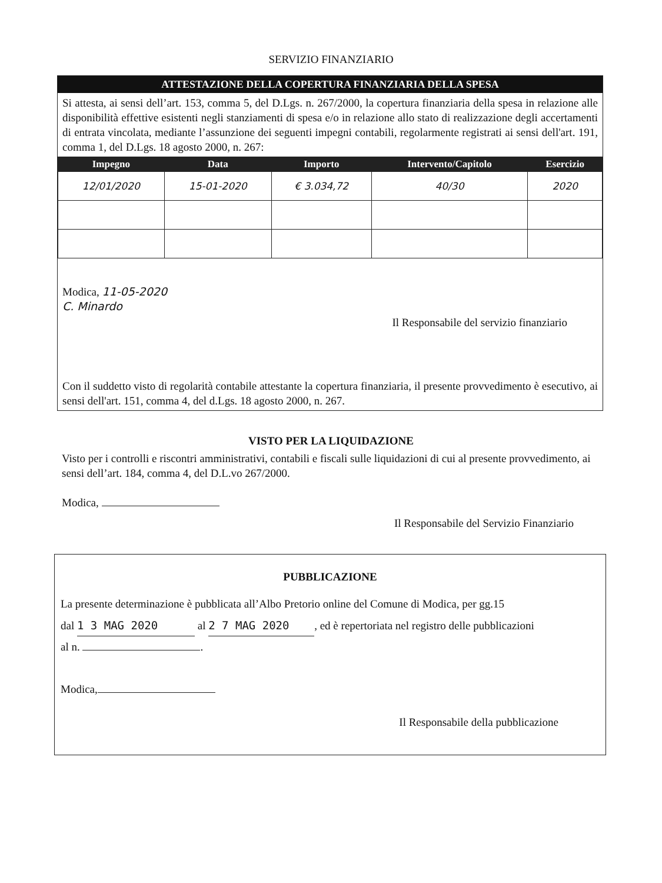SERVIZIO FINANZIARIO
ATTESTAZIONE DELLA COPERTURA FINANZIARIA DELLA SPESA
Si attesta, ai sensi dell’art. 153, comma 5, del D.Lgs. n. 267/2000, la copertura finanziaria della spesa in relazione alle disponibilità effettive esistenti negli stanziamenti di spesa e/o in relazione allo stato di realizzazione degli accertamenti di entrata vincolata, mediante l’assunzione dei seguenti impegni contabili, regolarmente registrati ai sensi dell'art. 191, comma 1, del D.Lgs. 18 agosto 2000, n. 267:
| Impegno | Data | Importo | Intervento/Capitolo | Esercizio |
| --- | --- | --- | --- | --- |
| 12/01/2020 | 15-01-2020 | € 3.034,72 | 40/30 | 2020 |
Modica, 11-05-2020
C. Minardo
Il Responsabile del servizio finanziario
Con il suddetto visto di regolarità contabile attestante la copertura finanziaria, il presente provvedimento è esecutivo, ai sensi dell'art. 151, comma 4, del d.Lgs. 18 agosto 2000, n. 267.
VISTO PER LA LIQUIDAZIONE
Visto per i controlli e riscontri amministrativi, contabili e fiscali sulle liquidazioni di cui al presente provvedimento, ai sensi dell’art. 184, comma 4, del D.L.vo 267/2000.
Modica,
Il Responsabile del Servizio Finanziario
PUBBLICAZIONE
La presente determinazione è pubblicata all’Albo Pretorio online del Comune di Modica, per gg.15
dal 1 3 MAG 2020 al 2 7 MAG 2020, ed è repertoriata nel registro delle pubblicazioni
al n. .
Modica,
Il Responsabile della pubblicazione